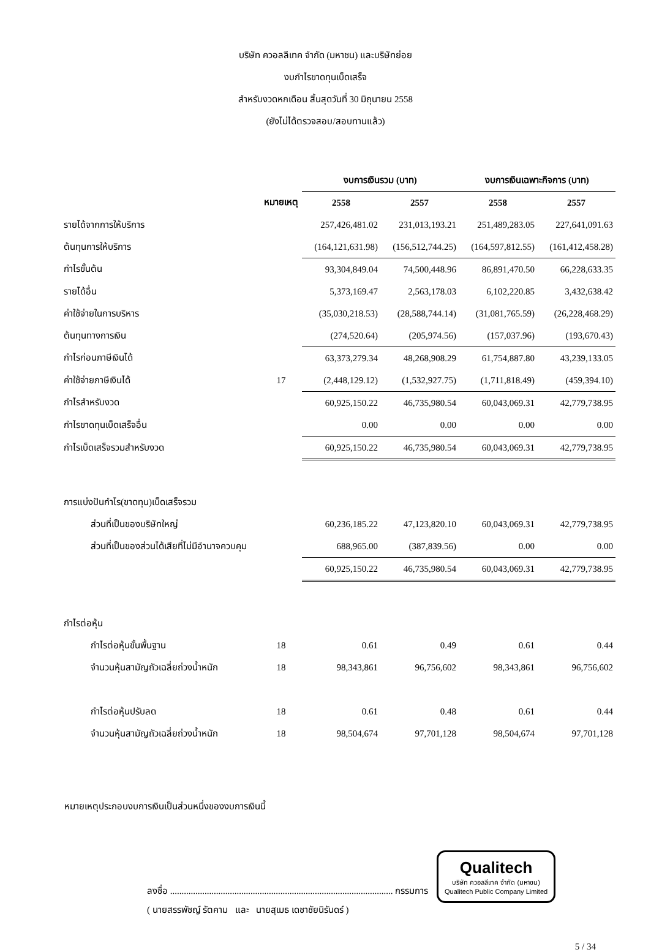บริษัท ควอลลีเทค จำกัด (มหาชน) และบริษัทย่อย
งบกำไรขาดทุนเบ็ดเสร็จ
สำหรับงวดหกเดือน สิ้นสุดวันที่ 30 มิถุนายน 2558
(ยังไม่ได้ตรวจสอบ/สอบทานแล้ว)
| | | งบการเงินรวม (บาท) | | งบการเงินเฉพาะกิจการ (บาท) | |
| | หมายเหตุ | 2558 | 2557 | 2558 | 2557 |
| รายได้จากการให้บริการ | | 257,426,481.02 | 231,013,193.21 | 251,489,283.05 | 227,641,091.63 |
| ต้นทุนการให้บริการ | | (164,121,631.98) | (156,512,744.25) | (164,597,812.55) | (161,412,458.28) |
| กำไรขั้นต้น | | 93,304,849.04 | 74,500,448.96 | 86,891,470.50 | 66,228,633.35 |
| รายได้อื่น | | 5,373,169.47 | 2,563,178.03 | 6,102,220.85 | 3,432,638.42 |
| ค่าใช้จ่ายในการบริหาร | | (35,030,218.53) | (28,588,744.14) | (31,081,765.59) | (26,228,468.29) |
| ต้นทุนทางการเงิน | | (274,520.64) | (205,974.56) | (157,037.96) | (193,670.43) |
| กำไรก่อนภาษีเงินได้ | | 63,373,279.34 | 48,268,908.29 | 61,754,887.80 | 43,239,133.05 |
| ค่าใช้จ่ายภาษีเงินได้ | 17 | (2,448,129.12) | (1,532,927.75) | (1,711,818.49) | (459,394.10) |
| กำไรสำหรับงวด | | 60,925,150.22 | 46,735,980.54 | 60,043,069.31 | 42,779,738.95 |
| กำไรขาดทุนเบ็ดเสร็จอื่น | | 0.00 | 0.00 | 0.00 | 0.00 |
| กำไรเบ็ดเสร็จรวมสำหรับงวด | | 60,925,150.22 | 46,735,980.54 | 60,043,069.31 | 42,779,738.95 |
| การแบ่งปันกำไร(ขาดทุน)เบ็ดเสร็จรวม | | | | | |
| ส่วนที่เป็นของบริษัทใหญ่ | | 60,236,185.22 | 47,123,820.10 | 60,043,069.31 | 42,779,738.95 |
| ส่วนที่เป็นของส่วนได้เสียที่ไม่มีอำนาจควบคุม | | 688,965.00 | (387,839.56) | 0.00 | 0.00 |
| | | 60,925,150.22 | 46,735,980.54 | 60,043,069.31 | 42,779,738.95 |
| กำไรต่อหุ้น | | | | | |
| กำไรต่อหุ้นขั้นพื้นฐาน | 18 | 0.61 | 0.49 | 0.61 | 0.44 |
| จำนวนหุ้นสามัญถัวเฉลี่ยถ่วงน้ำหนัก | 18 | 98,343,861 | 96,756,602 | 98,343,861 | 96,756,602 |
| กำไรต่อหุ้นปรับลด | 18 | 0.61 | 0.48 | 0.61 | 0.44 |
| จำนวนหุ้นสามัญถัวเฉลี่ยถ่วงน้ำหนัก | 18 | 98,504,674 | 97,701,128 | 98,504,674 | 97,701,128 |
หมายเหตุประกอบงบการเงินเป็นส่วนหนึ่งของงบการเงินนี้
ลงชื่อ ................................................................................................. กรรมการ Qualitech
บริษัท ควอลลีเทค จำกัด (มหาชน)
Qualitech Public Company Limited
( นายสรรพัชญ์ รัตคาม และ นายสุเมธ เดชาชัยนิรันดร์ )
5 / 34